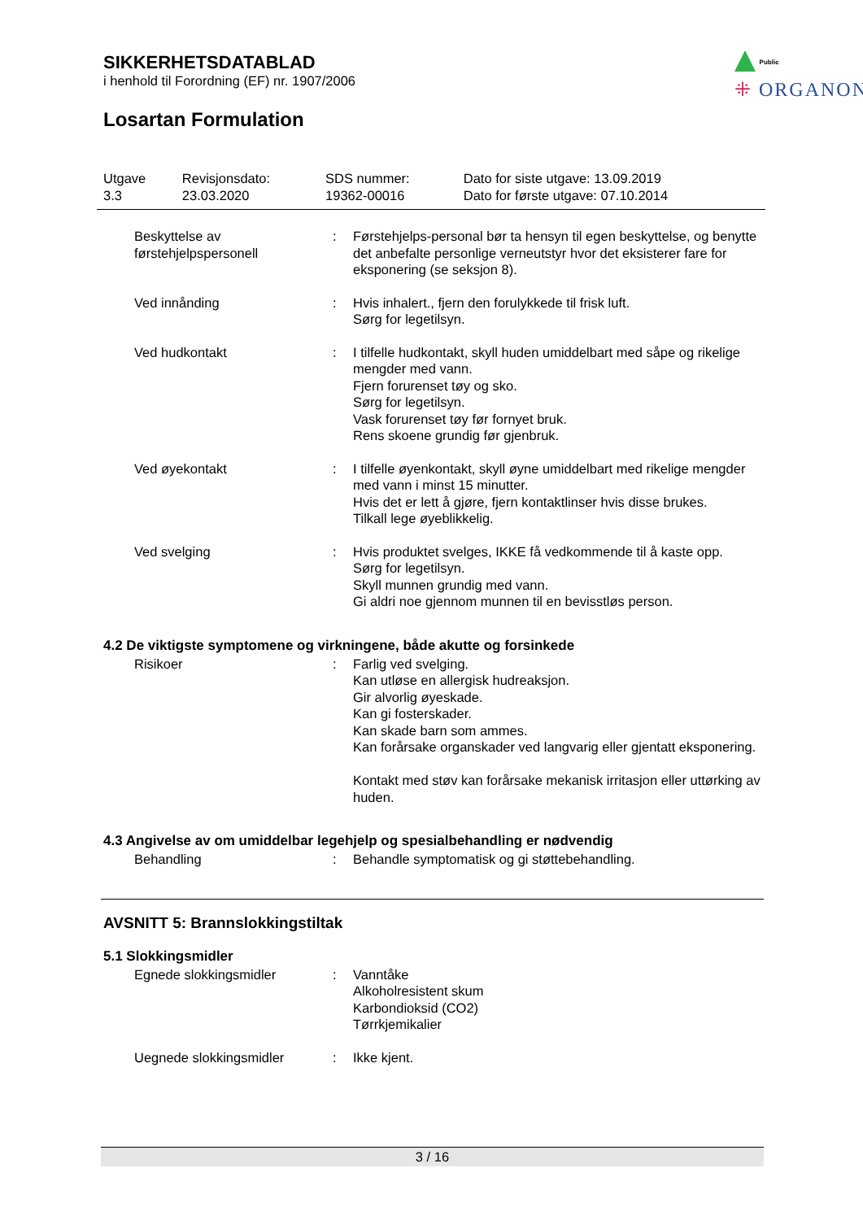SIKKERHETSDATABLAD
i henhold til Forordning (EF) nr. 1907/2006
Public
⁜ ORGANON
Losartan Formulation
| Utgave 3.3 | Revisjonsdato: 23.03.2020 | SDS nummer: 19362-00016 | Dato for siste utgave: 13.09.2019 Dato for første utgave: 07.10.2014 |
| Beskyttelse av førstehjelpspersonell | : | Førstehjelps-personal bør ta hensyn til egen beskyttelse, og benytte det anbefalte personlige verneutstyr hvor det eksisterer fare for eksponering (se seksjon 8). |
| Ved innånding | : | Hvis inhalert., fjern den forulykkede til frisk luft. Sørg for legetilsyn. |
| Ved hudkontakt | : | I tilfelle hudkontakt, skyll huden umiddelbart med såpe og rikelige mengder med vann. Fjern forurenset tøy og sko. Sørg for legetilsyn. Vask forurenset tøy før fornyet bruk. Rens skoene grundig før gjenbruk. |
| Ved øyekontakt | : | I tilfelle øyenkontakt, skyll øyne umiddelbart med rikelige mengder med vann i minst 15 minutter. Hvis det er lett å gjøre, fjern kontaktlinser hvis disse brukes. Tilkall lege øyeblikkelig. |
| Ved svelging | : | Hvis produktet svelges, IKKE få vedkommende til å kaste opp. Sørg for legetilsyn. Skyll munnen grundig med vann. Gi aldri noe gjennom munnen til en bevisstløs person. |
4.2 De viktigste symptomene og virkningene, både akutte og forsinkede
| Risikoer | : | Farlig ved svelging. Kan utløse en allergisk hudreaksjon. Gir alvorlig øyeskade. Kan gi fosterskader. Kan skade barn som ammes. Kan forårsake organskader ved langvarig eller gjentatt eksponering. Kontakt med støv kan forårsake mekanisk irritasjon eller uttørking av huden. |
4.3 Angivelse av om umiddelbar legehjelp og spesialbehandling er nødvendig
| Behandling | : | Behandle symptomatisk og gi støttebehandling. |
AVSNITT 5: Brannslokkingstiltak
5.1 Slokkingsmidler
| Egnede slokkingsmidler | : | Vanntåke Alkoholresistent skum Karbondioksid (CO2) Tørrkjemikalier |
| Uegnede slokkingsmidler | : | Ikke kjent. |
3 / 16